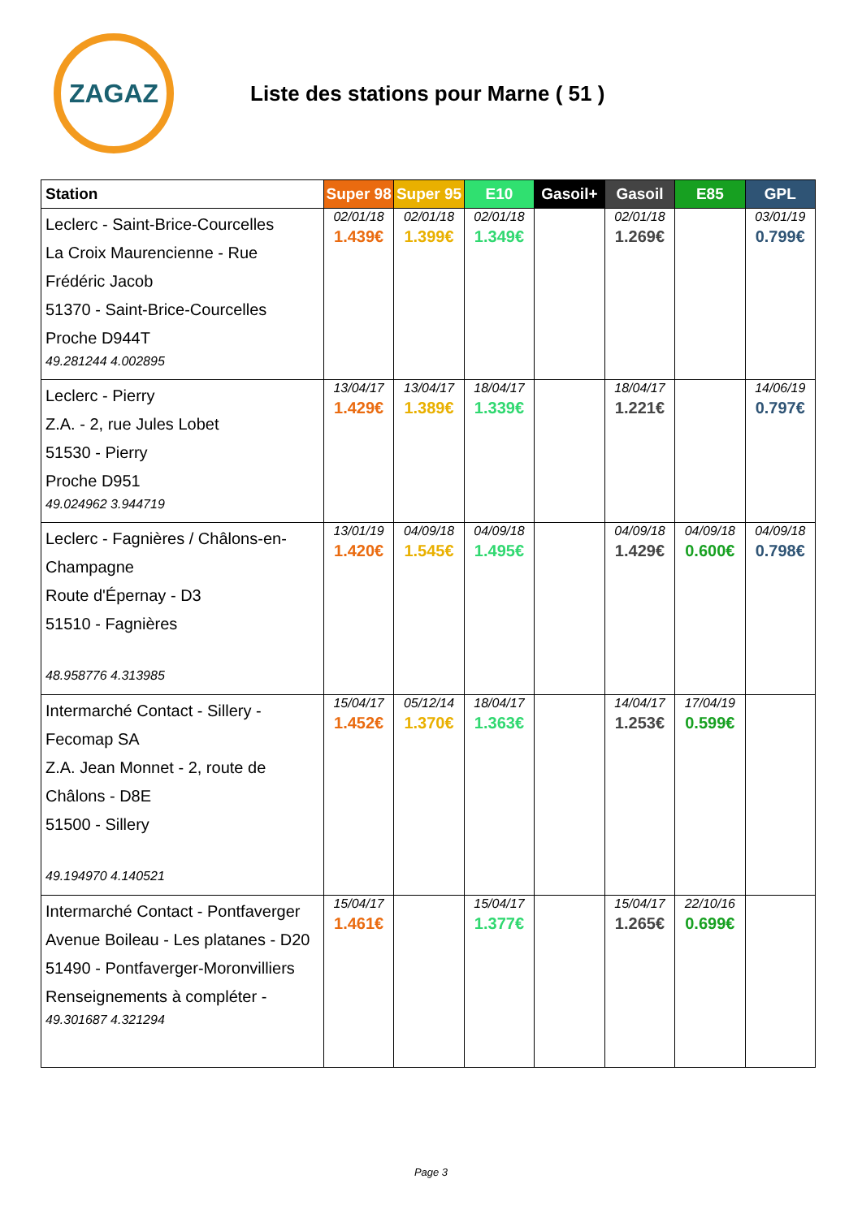ZAGAZ
Liste des stations pour Marne ( 51 )
| Station | Super 98 | Super 95 | E10 | Gasoil+ | Gasoil | E85 | GPL |
| --- | --- | --- | --- | --- | --- | --- | --- |
| Leclerc - Saint-Brice-Courcelles La Croix Maurencienne - Rue Frédéric Jacob 51370 - Saint-Brice-Courcelles Proche D944T 49.281244 4.002895 | 02/01/18 1.439€ | 02/01/18 1.399€ | 02/01/18 1.349€ | | 02/01/18 1.269€ | | 03/01/19 0.799€ |
| Leclerc - Pierry Z.A. - 2, rue Jules Lobet 51530 - Pierry Proche D951 49.024962 3.944719 | 13/04/17 1.429€ | 13/04/17 1.389€ | 18/04/17 1.339€ | | 18/04/17 1.221€ | | 14/06/19 0.797€ |
| Leclerc - Fagnières / Châlons-en-Champagne Route d'Épernay - D3 51510 - Fagnières 48.958776 4.313985 | 13/01/19 1.420€ | 04/09/18 1.545€ | 04/09/18 1.495€ | | 04/09/18 1.429€ | 04/09/18 0.600€ | 04/09/18 0.798€ |
| Intermarché Contact - Sillery - Fecomap SA Z.A. Jean Monnet - 2, route de Châlons - D8E 51500 - Sillery 49.194970 4.140521 | 15/04/17 1.452€ | 05/12/14 1.370€ | 18/04/17 1.363€ | | 14/04/17 1.253€ | 17/04/19 0.599€ | |
| Intermarché Contact - Pontfaverger Avenue Boileau - Les platanes - D20 51490 - Pontfaverger-Moronvilliers Renseignements à compléter - 49.301687 4.321294 | 15/04/17 1.461€ | | 15/04/17 1.377€ | | 15/04/17 1.265€ | 22/10/16 0.699€ | |
Page 3